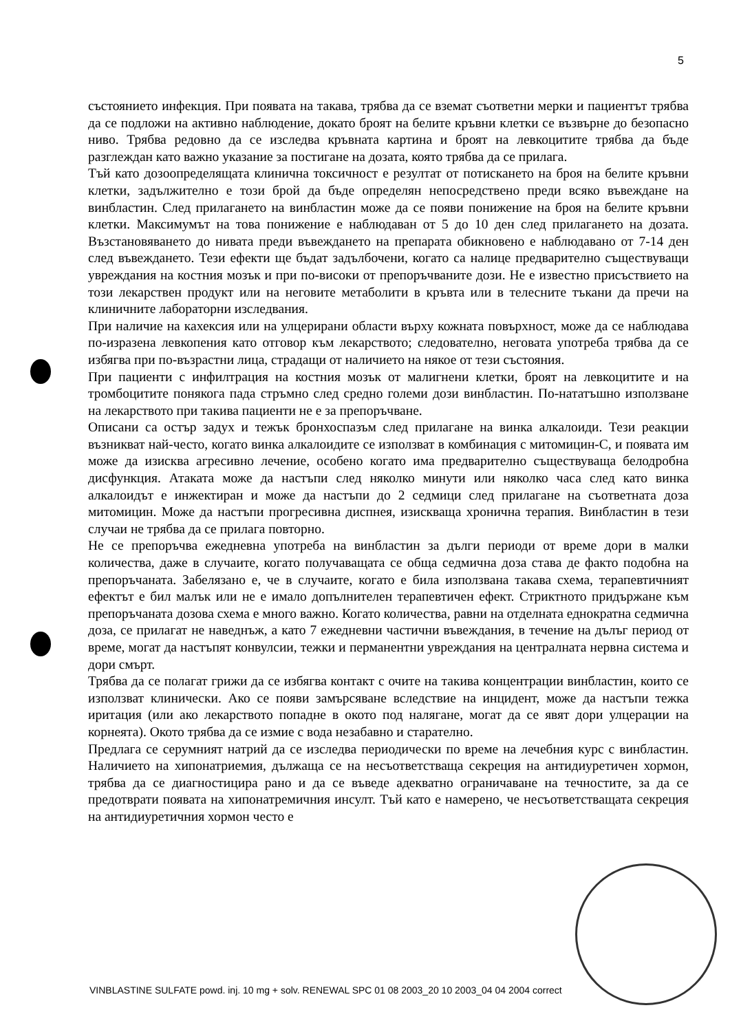5
състоянието инфекция. При появата на такава, трябва да се вземат съответни мерки и пациентът трябва да се подложи на активно наблюдение, докато броят на белите кръвни клетки се възвърне до безопасно ниво. Трябва редовно да се изследва кръвната картина и броят на левкоцитите трябва да бъде разглеждан като важно указание за постигане на дозата, която трябва да се прилага.
Тъй като дозоопределящата клинична токсичност е резултат от потискането на броя на белите кръвни клетки, задължително е този брой да бъде определян непосредствено преди всяко въвеждане на винбластин. След прилагането на винбластин може да се появи понижение на броя на белите кръвни клетки. Максимумът на това понижение е наблюдаван от 5 до 10 ден след прилагането на дозата. Възстановяването до нивата преди въвеждането на препарата обикновено е наблюдавано от 7-14 ден след въвеждането. Тези ефекти ще бъдат задълбочени, когато са налице предварително съществуващи увреждания на костния мозък и при по-високи от препоръчваните дози. Не е известно присъствието на този лекарствен продукт или на неговите метаболити в кръвта или в телесните тъкани да пречи на клиничните лабораторни изследвания.
При наличие на кахексия или на улцерирани области върху кожната повърхност, може да се наблюдава по-изразена левкопения като отговор към лекарството; следователно, неговата употреба трябва да се избягва при по-възрастни лица, страдащи от наличието на някое от тези състояния.
При пациенти с инфилтрация на костния мозък от малигнени клетки, броят на левкоцитите и на тромбоцитите понякога пада стръмно след средно големи дози винбластин. По-нататъшно използване на лекарството при такива пациенти не е за препоръчване.
Описани са остър задух и тежък бронхоспазъм след прилагане на винка алкалоиди. Тези реакции възникват най-често, когато винка алкалоидите се използват в комбинация с митомицин-С, и появата им може да изисква агресивно лечение, особено когато има предварително съществуваща белодробна дисфункция. Атаката може да настъпи след няколко минути или няколко часа след като винка алкалоидът е инжектиран и може да настъпи до 2 седмици след прилагане на съответната доза митомицин. Може да настъпи прогресивна диспнея, изискваща хронична терапия. Винбластин в тези случаи не трябва да се прилага повторно.
Не се препоръчва ежедневна употреба на винбластин за дълги периоди от време дори в малки количества, даже в случаите, когато получаващата се обща седмична доза става де факто подобна на препоръчаната. Забелязано е, че в случаите, когато е била използвана такава схема, терапевтичният ефектът е бил малък или не е имало допълнителен терапевтичен ефект. Стриктното придържане към препоръчаната дозова схема е много важно. Когато количества, равни на отделната еднократна седмична доза, се прилагат не наведнъж, а като 7 ежедневни частични въвеждания, в течение на дълъг период от време, могат да настъпят конвулсии, тежки и перманентни увреждания на централната нервна система и дори смърт.
Трябва да се полагат грижи да се избягва контакт с очите на такива концентрации винбластин, които се използват клинически. Ако се появи замърсяване вследствие на инцидент, може да настъпи тежка иритация (или ако лекарството попадне в окото под налягане, могат да се явят дори улцерации на корнеята). Окото трябва да се измие с вода незабавно и старателно.
Предлага се серумният натрий да се изследва периодически по време на лечебния курс с винбластин. Наличието на хипонатриемия, дължаща се на несъответстваща секреция на антидиуретичен хормон, трябва да се диагностицира рано и да се въведе адекватно ограничаване на течностите, за да се предотврати появата на хипонатремичния инсулт. Тъй като е намерено, че несъответстващата секреция на антидиуретичния хормон често е
VINBLASTINE SULFATE powd. inj. 10 mg + solv. RENEWAL SPC 01 08 2003_20 10 2003_04 04 2004 correct